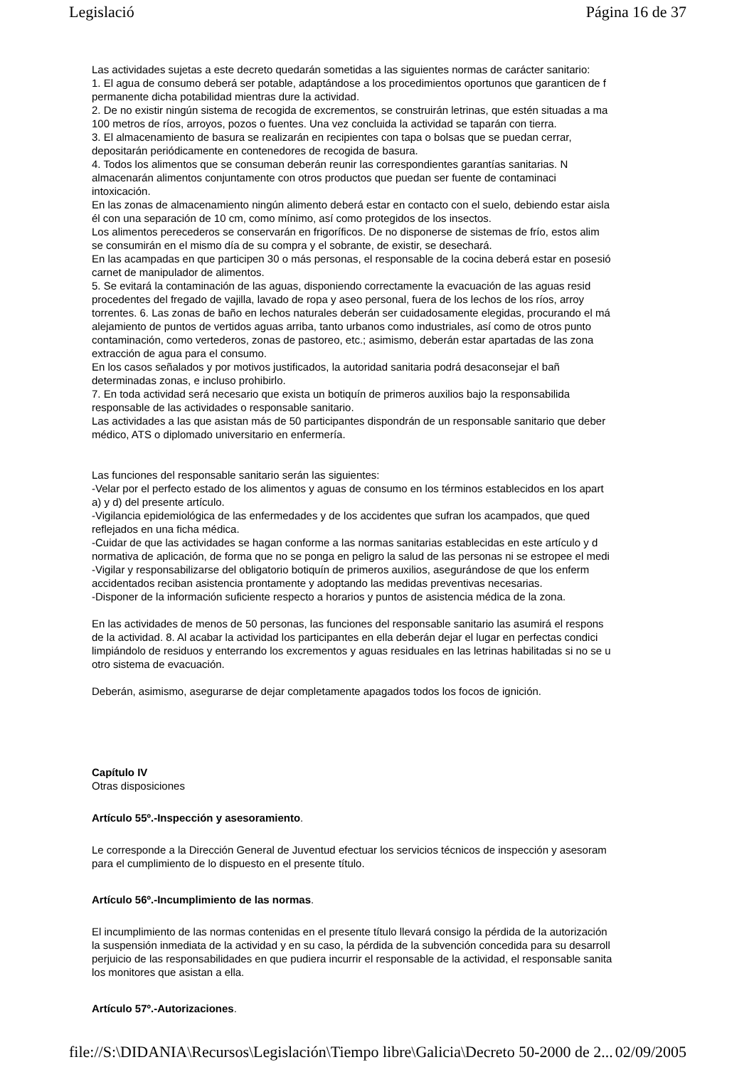Legislació Página 16 de 37
Las actividades sujetas a este decreto quedarán sometidas a las siguientes normas de carácter sanitario:
1. El agua de consumo deberá ser potable, adaptándose a los procedimientos oportunos que garanticen de f
permanente dicha potabilidad mientras dure la actividad.
2. De no existir ningún sistema de recogida de excrementos, se construirán letrinas, que estén situadas a ma
100 metros de ríos, arroyos, pozos o fuentes. Una vez concluida la actividad se taparán con tierra.
3. El almacenamiento de basura se realizarán en recipientes con tapa o bolsas que se puedan cerrar,
depositarán periódicamente en contenedores de recogida de basura.
4. Todos los alimentos que se consuman deberán reunir las correspondientes garantías sanitarias. N
almacenarán alimentos conjuntamente con otros productos que puedan ser fuente de contaminaci
intoxicación.
En las zonas de almacenamiento ningún alimento deberá estar en contacto con el suelo, debiendo estar aisla
él con una separación de 10 cm, como mínimo, así como protegidos de los insectos.
Los alimentos perecederos se conservarán en frigoríficos. De no disponerse de sistemas de frío, estos alim
se consumirán en el mismo día de su compra y el sobrante, de existir, se desechará.
En las acampadas en que participen 30 o más personas, el responsable de la cocina deberá estar en posesió
carnet de manipulador de alimentos.
5. Se evitará la contaminación de las aguas, disponiendo correctamente la evacuación de las aguas resid
procedentes del fregado de vajilla, lavado de ropa y aseo personal, fuera de los lechos de los ríos, arroy
torrentes. 6. Las zonas de baño en lechos naturales deberán ser cuidadosamente elegidas, procurando el má
alejamiento de puntos de vertidos aguas arriba, tanto urbanos como industriales, así como de otros punto
contaminación, como vertederos, zonas de pastoreo, etc.; asimismo, deberán estar apartadas de las zona
extracción de agua para el consumo.
En los casos señalados y por motivos justificados, la autoridad sanitaria podrá desaconsejar el bañ
determinadas zonas, e incluso prohibirlo.
7. En toda actividad será necesario que exista un botiquín de primeros auxilios bajo la responsabilida
responsable de las actividades o responsable sanitario.
Las actividades a las que asistan más de 50 participantes dispondrán de un responsable sanitario que deber
médico, ATS o diplomado universitario en enfermería.
Las funciones del responsable sanitario serán las siguientes:
-Velar por el perfecto estado de los alimentos y aguas de consumo en los términos establecidos en los apart
a) y d) del presente artículo.
-Vigilancia epidemiológica de las enfermedades y de los accidentes que sufran los acampados, que qued
reflejados en una ficha médica.
-Cuidar de que las actividades se hagan conforme a las normas sanitarias establecidas en este artículo y d
normativa de aplicación, de forma que no se ponga en peligro la salud de las personas ni se estropee el medi
-Vigilar y responsabilizarse del obligatorio botiquín de primeros auxilios, asegurándose de que los enferm
accidentados reciban asistencia prontamente y adoptando las medidas preventivas necesarias.
-Disponer de la información suficiente respecto a horarios y puntos de asistencia médica de la zona.
En las actividades de menos de 50 personas, las funciones del responsable sanitario las asumirá el respons
de la actividad. 8. Al acabar la actividad los participantes en ella deberán dejar el lugar en perfectas condici
limpiándolo de residuos y enterrando los excrementos y aguas residuales en las letrinas habilitadas si no se u
otro sistema de evacuación.
Deberán, asimismo, asegurarse de dejar completamente apagados todos los focos de ignición.
Capítulo IV
Otras disposiciones
Artículo 55º.-Inspección y asesoramiento.
Le corresponde a la Dirección General de Juventud efectuar los servicios técnicos de inspección y asesoram
para el cumplimiento de lo dispuesto en el presente título.
Artículo 56º.-Incumplimiento de las normas.
El incumplimiento de las normas contenidas en el presente título llevará consigo la pérdida de la autorización
la suspensión inmediata de la actividad y en su caso, la pérdida de la subvención concedida para su desarroll
perjuicio de las responsabilidades en que pudiera incurrir el responsable de la actividad, el responsable sanita
los monitores que asistan a ella.
Artículo 57º.-Autorizaciones.
file://S:\DIDANIA\Recursos\Legislación\Tiempo libre\Galicia\Decreto 50-2000 de 2... 02/09/2005